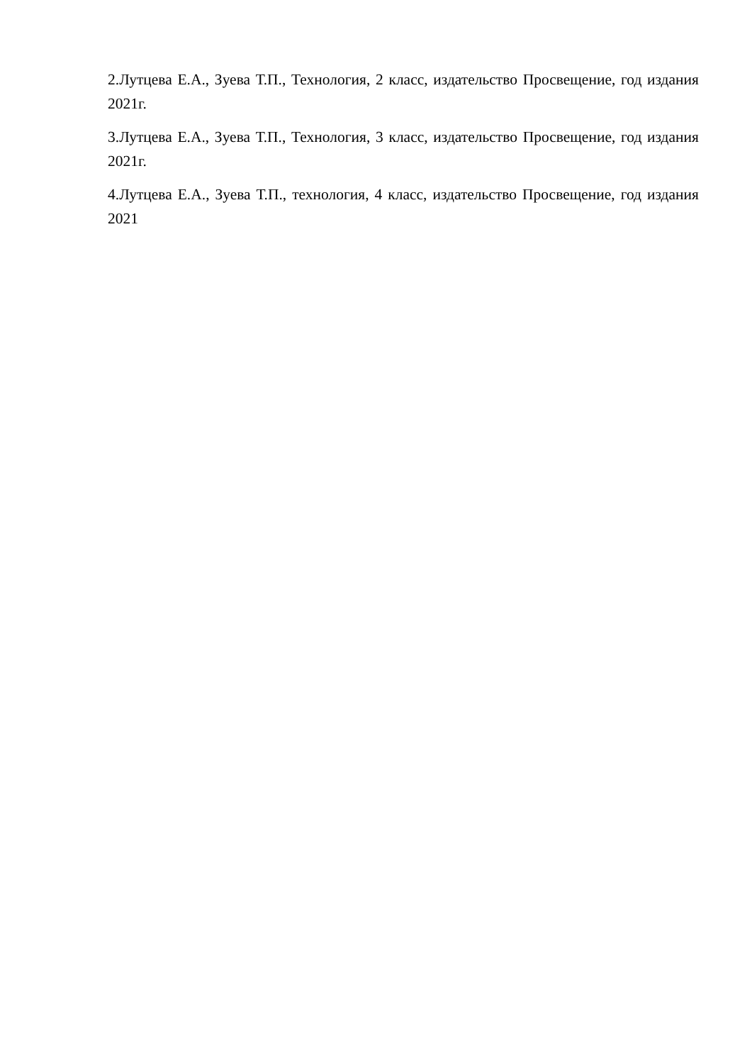2.Лутцева Е.А., Зуева Т.П., Технология, 2 класс, издательство Просвещение, год издания 2021г.
3.Лутцева Е.А., Зуева Т.П., Технология, 3 класс, издательство Просвещение, год издания 2021г.
4.Лутцева Е.А., Зуева Т.П., технология, 4 класс, издательство Просвещение, год издания 2021